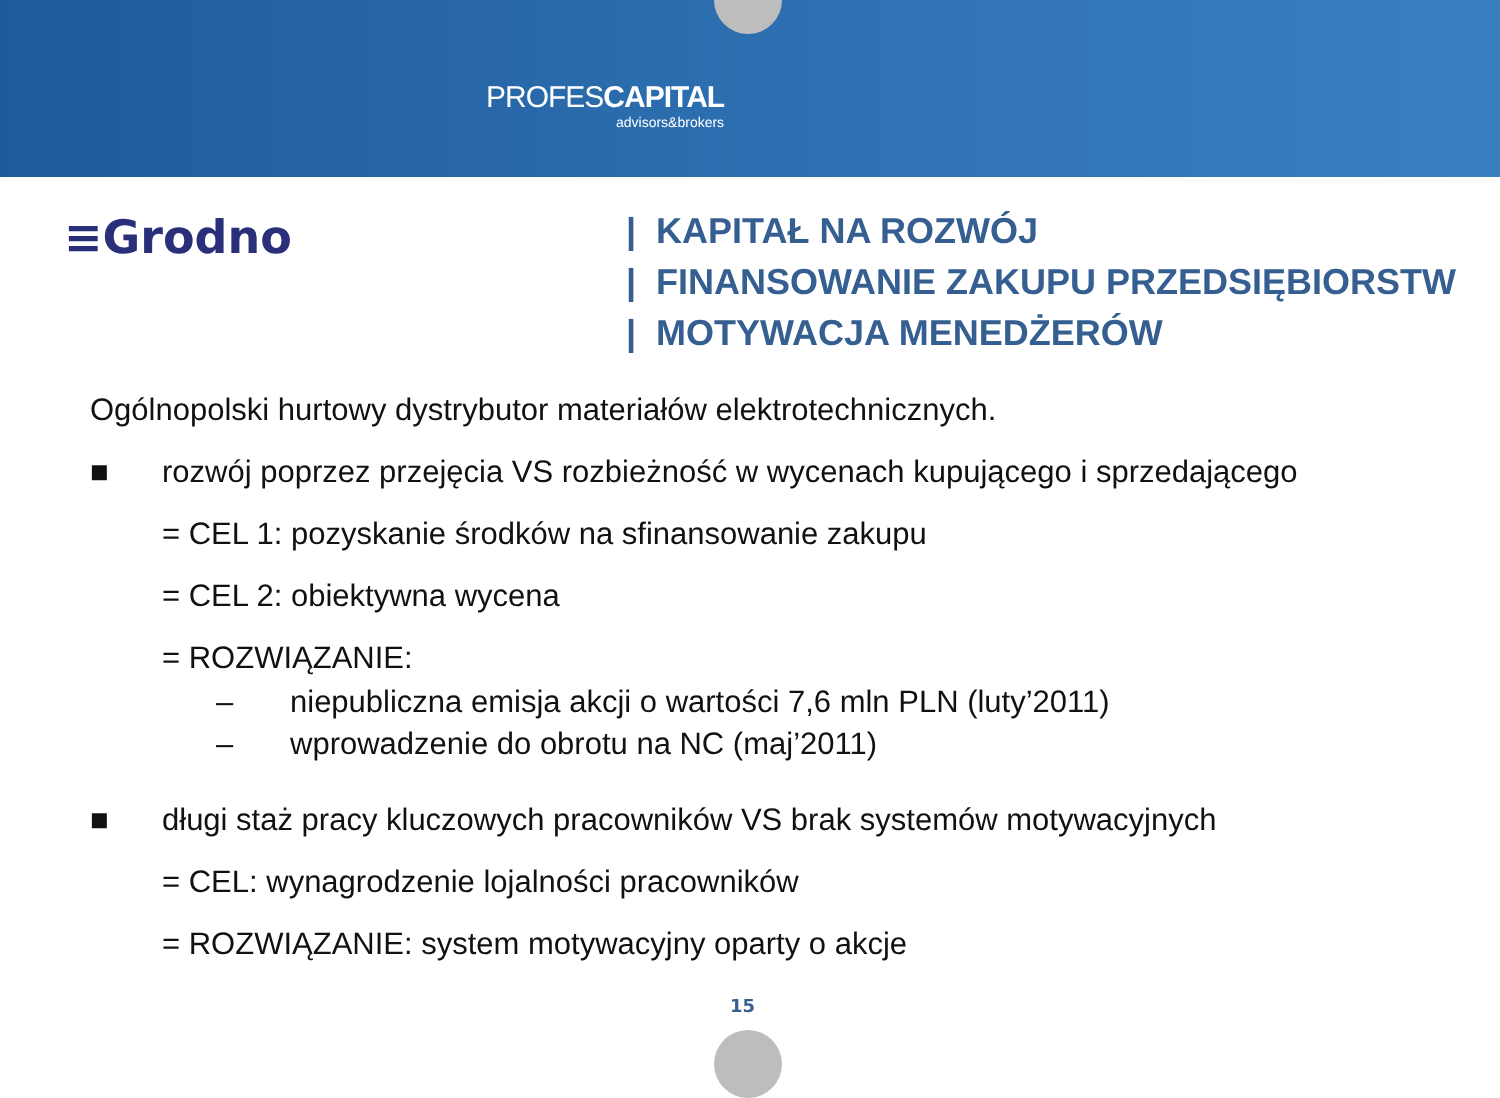PROFESCAPITAL
advisors&brokers
≡Grodno
| KAPITAŁ NA ROZWÓJ
| FINANSOWANIE ZAKUPU PRZEDSIĘBIORSTW
| MOTYWACJA MENEDŻERÓW
Ogólnopolski hurtowy dystrybutor materiałów elektrotechnicznych.
■ rozwój poprzez przejęcia VS rozbieżność w wycenach kupującego i sprzedającego
= CEL 1: pozyskanie środków na sfinansowanie zakupu
= CEL 2: obiektywna wycena
= ROZWIĄZANIE:
– niepubliczna emisja akcji o wartości 7,6 mln PLN (luty’2011)
– wprowadzenie do obrotu na NC (maj’2011)
■ długi staż pracy kluczowych pracowników VS brak systemów motywacyjnych
= CEL: wynagrodzenie lojalności pracowników
= ROZWIĄZANIE: system motywacyjny oparty o akcje
15